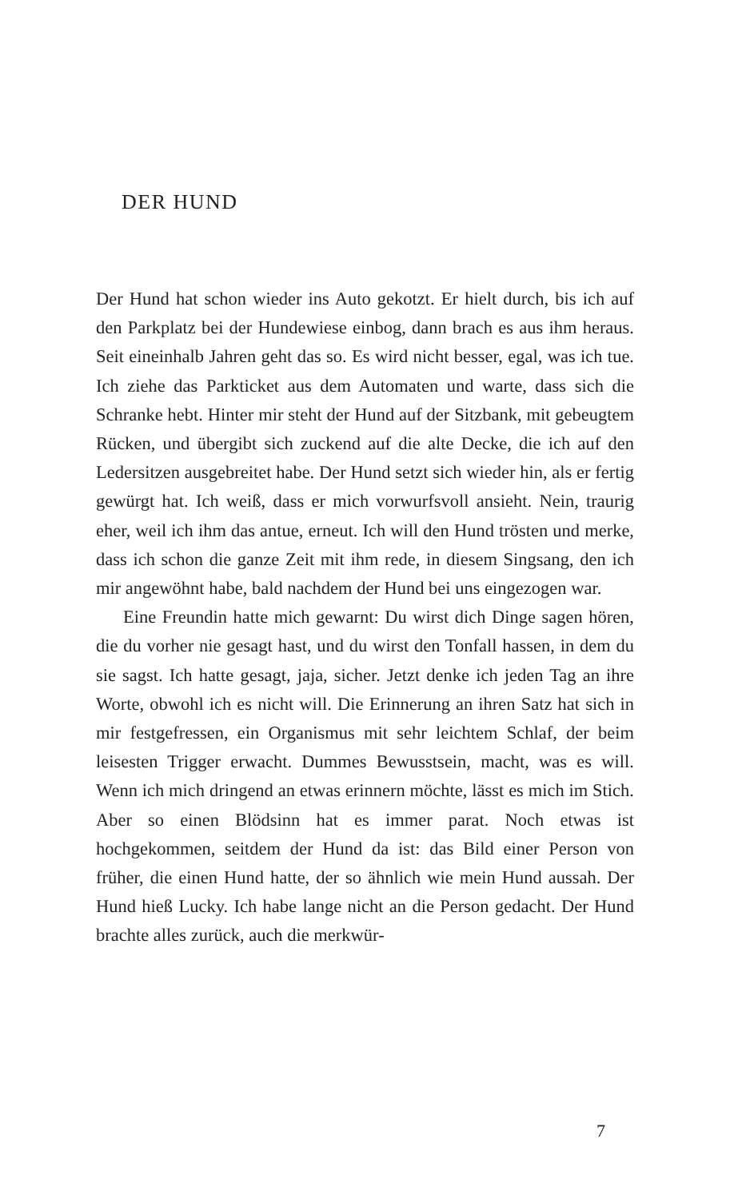DER HUND
Der Hund hat schon wieder ins Auto gekotzt. Er hielt durch, bis ich auf den Parkplatz bei der Hundewiese einbog, dann brach es aus ihm heraus. Seit eineinhalb Jahren geht das so. Es wird nicht besser, egal, was ich tue. Ich ziehe das Parkticket aus dem Automaten und warte, dass sich die Schranke hebt. Hinter mir steht der Hund auf der Sitzbank, mit gebeugtem Rücken, und übergibt sich zuckend auf die alte Decke, die ich auf den Ledersitzen ausgebreitet habe. Der Hund setzt sich wieder hin, als er fertig gewürgt hat. Ich weiß, dass er mich vorwurfsvoll ansieht. Nein, traurig eher, weil ich ihm das antue, erneut. Ich will den Hund trösten und merke, dass ich schon die ganze Zeit mit ihm rede, in diesem Singsang, den ich mir angewöhnt habe, bald nachdem der Hund bei uns eingezogen war.
Eine Freundin hatte mich gewarnt: Du wirst dich Dinge sagen hören, die du vorher nie gesagt hast, und du wirst den Tonfall hassen, in dem du sie sagst. Ich hatte gesagt, jaja, sicher. Jetzt denke ich jeden Tag an ihre Worte, obwohl ich es nicht will. Die Erinnerung an ihren Satz hat sich in mir festgefressen, ein Organismus mit sehr leichtem Schlaf, der beim leisesten Trigger erwacht. Dummes Bewusstsein, macht, was es will. Wenn ich mich dringend an etwas erinnern möchte, lässt es mich im Stich. Aber so einen Blödsinn hat es immer parat. Noch etwas ist hochgekommen, seitdem der Hund da ist: das Bild einer Person von früher, die einen Hund hatte, der so ähnlich wie mein Hund aussah. Der Hund hieß Lucky. Ich habe lange nicht an die Person gedacht. Der Hund brachte alles zurück, auch die merkwür-
7